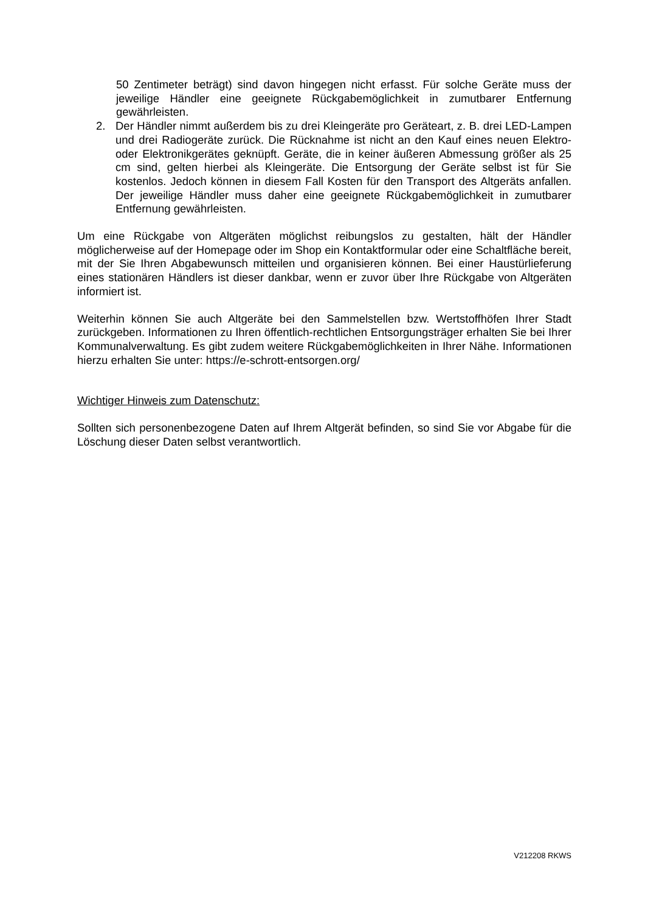50 Zentimeter beträgt) sind davon hingegen nicht erfasst. Für solche Geräte muss der jeweilige Händler eine geeignete Rückgabemöglichkeit in zumutbarer Entfernung gewährleisten.
2. Der Händler nimmt außerdem bis zu drei Kleingeräte pro Geräteart, z. B. drei LED-Lampen und drei Radiogeräte zurück. Die Rücknahme ist nicht an den Kauf eines neuen Elektro- oder Elektronikgerätes geknüpft. Geräte, die in keiner äußeren Abmessung größer als 25 cm sind, gelten hierbei als Kleingeräte. Die Entsorgung der Geräte selbst ist für Sie kostenlos. Jedoch können in diesem Fall Kosten für den Transport des Altgeräts anfallen. Der jeweilige Händler muss daher eine geeignete Rückgabemöglichkeit in zumutbarer Entfernung gewährleisten.
Um eine Rückgabe von Altgeräten möglichst reibungslos zu gestalten, hält der Händler möglicherweise auf der Homepage oder im Shop ein Kontaktformular oder eine Schaltfläche bereit, mit der Sie Ihren Abgabewunsch mitteilen und organisieren können. Bei einer Haustürlieferung eines stationären Händlers ist dieser dankbar, wenn er zuvor über Ihre Rückgabe von Altgeräten informiert ist.
Weiterhin können Sie auch Altgeräte bei den Sammelstellen bzw. Wertstoffhöfen Ihrer Stadt zurückgeben. Informationen zu Ihren öffentlich-rechtlichen Entsorgungsträger erhalten Sie bei Ihrer Kommunalverwaltung. Es gibt zudem weitere Rückgabemöglichkeiten in Ihrer Nähe. Informationen hierzu erhalten Sie unter: https://e-schrott-entsorgen.org/
Wichtiger Hinweis zum Datenschutz:
Sollten sich personenbezogene Daten auf Ihrem Altgerät befinden, so sind Sie vor Abgabe für die Löschung dieser Daten selbst verantwortlich.
V212208 RKWS